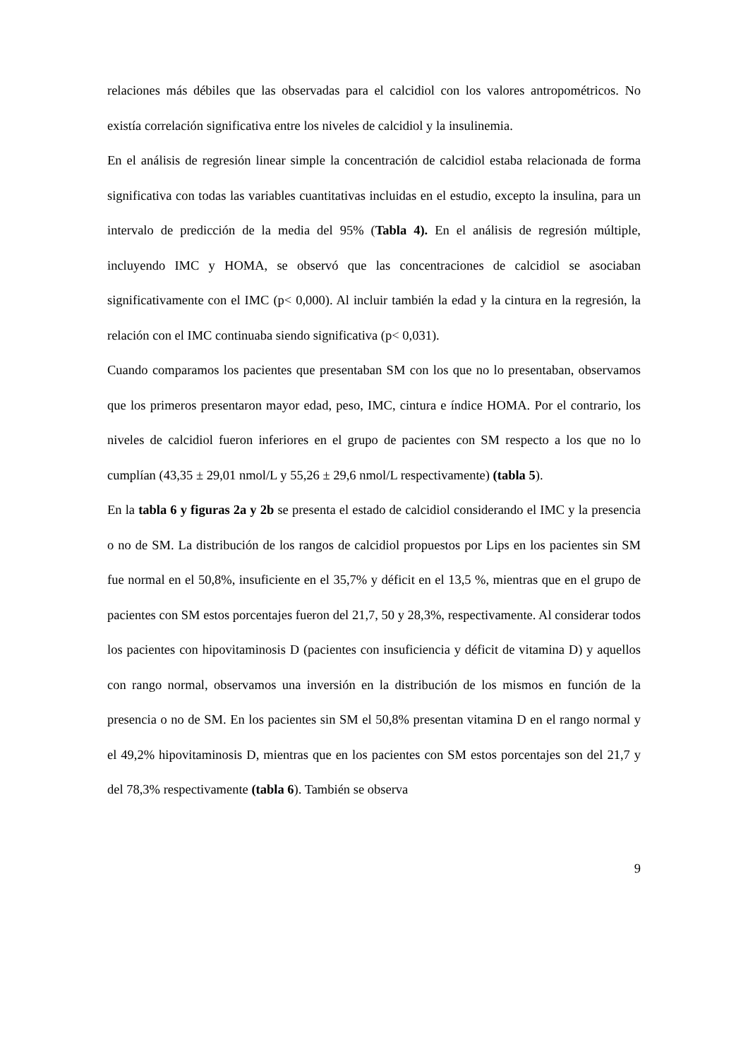relaciones más débiles que las observadas para el calcidiol con los valores antropométricos. No existía correlación significativa entre los niveles de calcidiol y la insulinemia.
En el análisis de regresión linear simple la concentración de calcidiol estaba relacionada de forma significativa con todas las variables cuantitativas incluidas en el estudio, excepto la insulina, para un intervalo de predicción de la media del 95% (Tabla 4). En el análisis de regresión múltiple, incluyendo IMC y HOMA, se observó que las concentraciones de calcidiol se asociaban significativamente con el IMC (p< 0,000). Al incluir también la edad y la cintura en la regresión, la relación con el IMC continuaba siendo significativa (p< 0,031).
Cuando comparamos los pacientes que presentaban SM con los que no lo presentaban, observamos que los primeros presentaron mayor edad, peso, IMC, cintura e índice HOMA. Por el contrario, los niveles de calcidiol fueron inferiores en el grupo de pacientes con SM respecto a los que no lo cumplían (43,35 ± 29,01 nmol/L y 55,26 ± 29,6 nmol/L respectivamente) (tabla 5).
En la tabla 6 y figuras 2a y 2b se presenta el estado de calcidiol considerando el IMC y la presencia o no de SM. La distribución de los rangos de calcidiol propuestos por Lips en los pacientes sin SM fue normal en el 50,8%, insuficiente en el 35,7% y déficit en el 13,5 %, mientras que en el grupo de pacientes con SM estos porcentajes fueron del 21,7, 50 y 28,3%, respectivamente. Al considerar todos los pacientes con hipovitaminosis D (pacientes con insuficiencia y déficit de vitamina D) y aquellos con rango normal, observamos una inversión en la distribución de los mismos en función de la presencia o no de SM. En los pacientes sin SM el 50,8% presentan vitamina D en el rango normal y el 49,2% hipovitaminosis D, mientras que en los pacientes con SM estos porcentajes son del 21,7 y del 78,3% respectivamente (tabla 6). También se observa
9